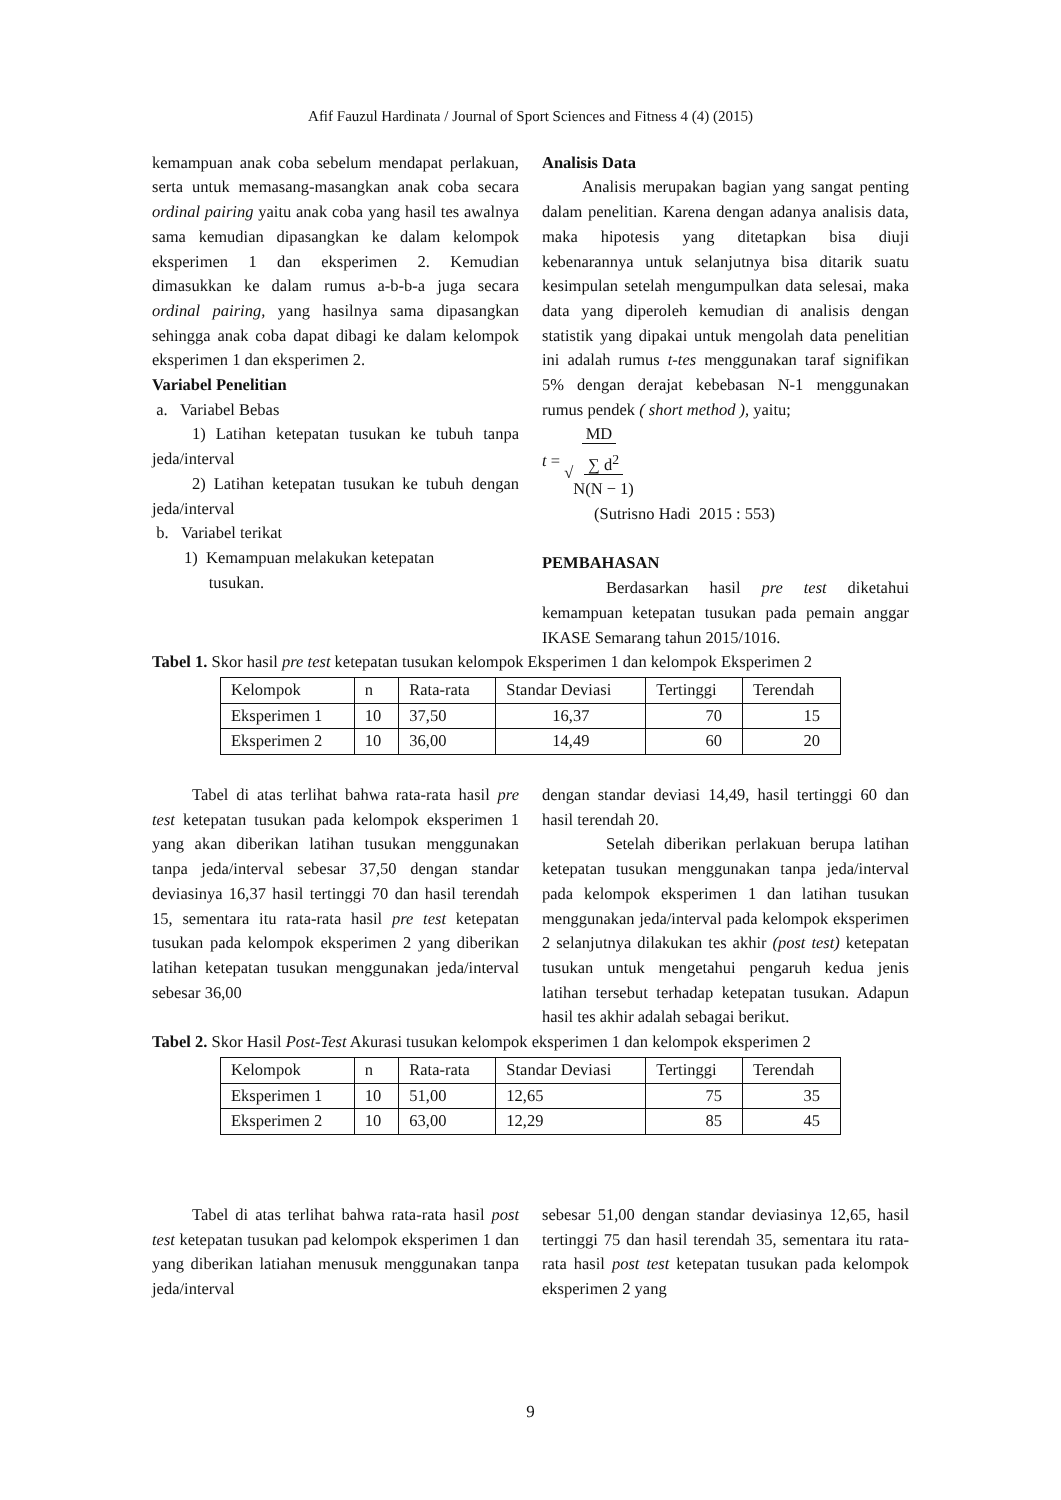Afif Fauzul Hardinata / Journal of Sport Sciences and Fitness 4 (4) (2015)
kemampuan anak coba sebelum mendapat perlakuan, serta untuk memasang-masangkan anak coba secara ordinal pairing yaitu anak coba yang hasil tes awalnya sama kemudian dipasangkan ke dalam kelompok eksperimen 1 dan eksperimen 2. Kemudian dimasukkan ke dalam rumus a-b-b-a juga secara ordinal pairing, yang hasilnya sama dipasangkan sehingga anak coba dapat dibagi ke dalam kelompok eksperimen 1 dan eksperimen 2.
Variabel Penelitian
a. Variabel Bebas
1) Latihan ketepatan tusukan ke tubuh tanpa jeda/interval
2) Latihan ketepatan tusukan ke tubuh dengan jeda/interval
b. Variabel terikat
1) Kemampuan melakukan ketepatan
tusukan.
Analisis Data
Analisis merupakan bagian yang sangat penting dalam penelitian. Karena dengan adanya analisis data, maka hipotesis yang ditetapkan bisa diuji kebenarannya untuk selanjutnya bisa ditarik suatu kesimpulan setelah mengumpulkan data selesai, maka data yang diperoleh kemudian di analisis dengan statistik yang dipakai untuk mengolah data penelitian ini adalah rumus t-tes menggunakan taraf signifikan 5% dengan derajat kebebasan N-1 menggunakan rumus pendek ( short method ), yaitu;
t = MD
√∑ d<sup>2</sup>
N(N − 1)
(Sutrisno Hadi 2015 : 553)
PEMBAHASAN
Berdasarkan hasil pre test diketahui kemampuan ketepatan tusukan pada pemain anggar IKASE Semarang tahun 2015/1016.
Tabel 1. Skor hasil pre test ketepatan tusukan kelompok Eksperimen 1 dan kelompok Eksperimen 2
| Kelompok | n | Rata-rata | Standar Deviasi | Tertinggi | Terendah |
| --- | --- | --- | --- | --- | --- |
| Eksperimen 1 | 10 | 37,50 | 16,37 | 70 | 15 |
| Eksperimen 2 | 10 | 36,00 | 14,49 | 60 | 20 |
Tabel di atas terlihat bahwa rata-rata hasil pre test ketepatan tusukan pada kelompok eksperimen 1 yang akan diberikan latihan tusukan menggunakan tanpa jeda/interval sebesar 37,50 dengan standar deviasinya 16,37 hasil tertinggi 70 dan hasil terendah 15, sementara itu rata-rata hasil pre test ketepatan tusukan pada kelompok eksperimen 2 yang diberikan latihan ketepatan tusukan menggunakan jeda/interval sebesar 36,00
dengan standar deviasi 14,49, hasil tertinggi 60 dan hasil terendah 20.
Setelah diberikan perlakuan berupa latihan ketepatan tusukan menggunakan tanpa jeda/interval pada kelompok eksperimen 1 dan latihan tusukan menggunakan jeda/interval pada kelompok eksperimen 2 selanjutnya dilakukan tes akhir (post test) ketepatan tusukan untuk mengetahui pengaruh kedua jenis latihan tersebut terhadap ketepatan tusukan. Adapun hasil tes akhir adalah sebagai berikut.
Tabel 2. Skor Hasil Post-Test Akurasi tusukan kelompok eksperimen 1 dan kelompok eksperimen 2
| Kelompok | n | Rata-rata | Standar Deviasi | Tertinggi | Terendah |
| --- | --- | --- | --- | --- | --- |
| Eksperimen 1 | 10 | 51,00 | 12,65 | 75 | 35 |
| Eksperimen 2 | 10 | 63,00 | 12,29 | 85 | 45 |
Tabel di atas terlihat bahwa rata-rata hasil post test ketepatan tusukan pad kelompok eksperimen 1 dan yang diberikan latiahan menusuk menggunakan tanpa jeda/interval
sebesar 51,00 dengan standar deviasinya 12,65, hasil tertinggi 75 dan hasil terendah 35, sementara itu rata-rata hasil post test ketepatan tusukan pada kelompok eksperimen 2 yang
9